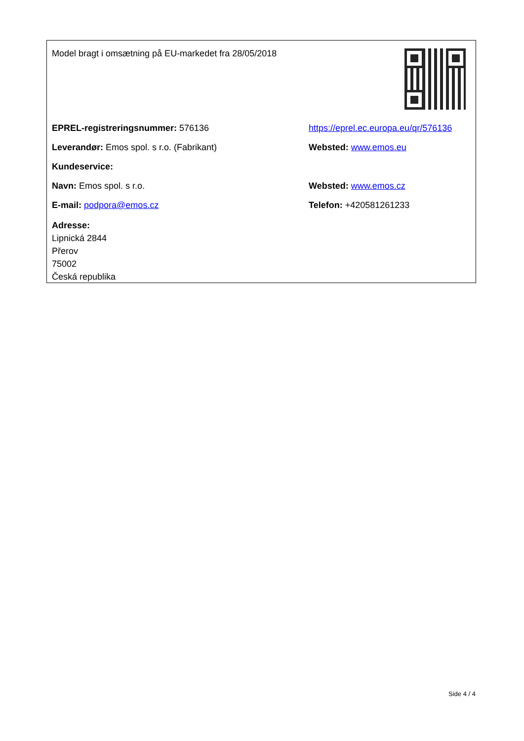Model bragt i omsætning på EU-markedet fra 28/05/2018
EPREL-registreringsnummer: 576136
https://eprel.ec.europa.eu/qr/576136
Leverandør: Emos spol. s r.o. (Fabrikant) Websted: www.emos.eu
Kundeservice:
Navn: Emos spol. s r.o. Websted: www.emos.cz
E-mail: podpora@emos.cz Telefon: +420581261233
Adresse:
Lipnická 2844
Přerov
75002
Česká republika
Side 4 / 4